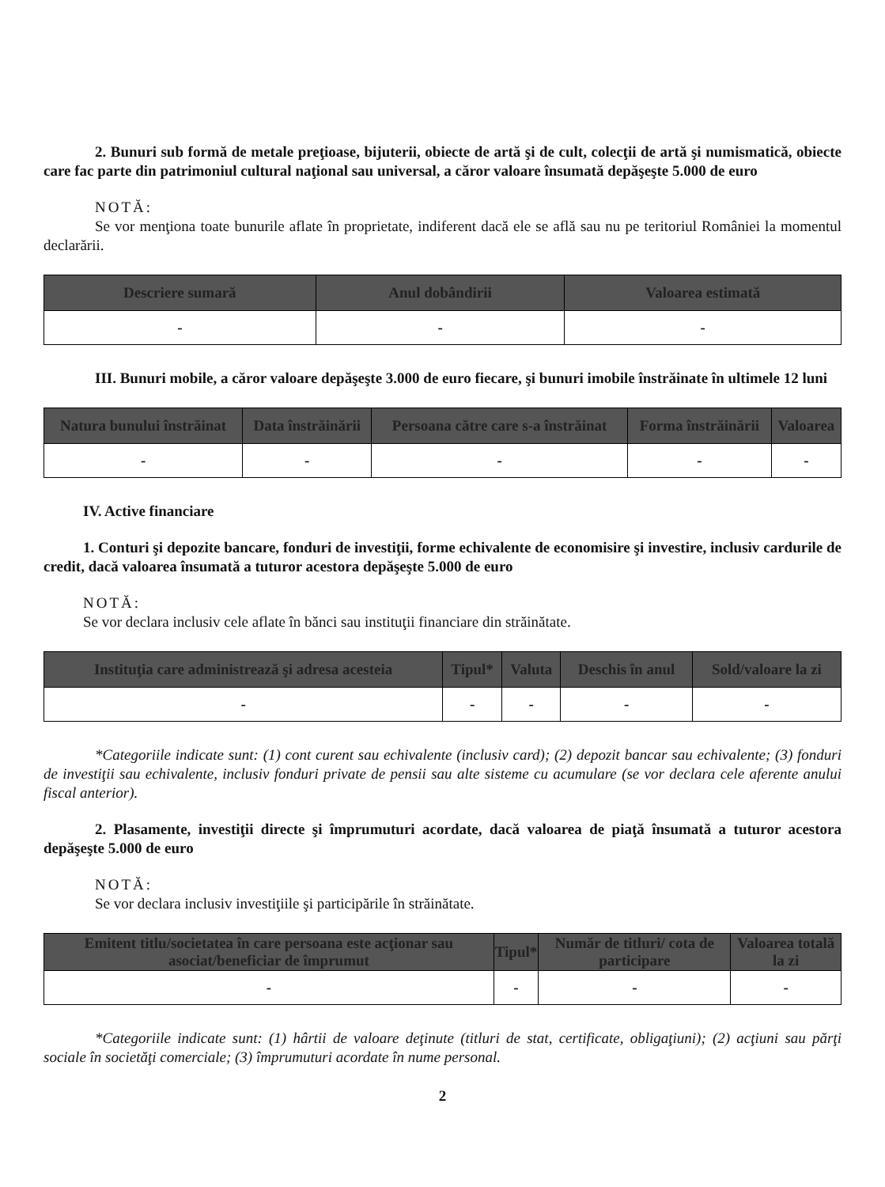2. Bunuri sub formă de metale preţioase, bijuterii, obiecte de artă şi de cult, colecţii de artă şi numismatică, obiecte care fac parte din patrimoniul cultural naţional sau universal, a căror valoare însumată depăşeşte 5.000 de euro
NOTĂ:
Se vor menţiona toate bunurile aflate în proprietate, indiferent dacă ele se află sau nu pe teritoriul României la momentul declarării.
| Descriere sumară | Anul dobândirii | Valoarea estimată |
| --- | --- | --- |
| - | - | - |
III. Bunuri mobile, a căror valoare depăşeşte 3.000 de euro fiecare, şi bunuri imobile înstrăinate în ultimele 12 luni
| Natura bunului înstrăinat | Data înstrăinării | Persoana către care s-a înstrăinat | Forma înstrăinării | Valoarea |
| --- | --- | --- | --- | --- |
| - | - | - | - | - |
IV. Active financiare
1. Conturi şi depozite bancare, fonduri de investiţii, forme echivalente de economisire şi investire, inclusiv cardurile de credit, dacă valoarea însumată a tuturor acestora depăşeşte 5.000 de euro
NOTĂ:
Se vor declara inclusiv cele aflate în bănci sau instituţii financiare din străinătate.
| Instituţia care administrează şi adresa acesteia | Tipul* | Valuta | Deschis în anul | Sold/valoare la zi |
| --- | --- | --- | --- | --- |
| - | - | - | - | - |
*Categoriile indicate sunt: (1) cont curent sau echivalente (inclusiv card); (2) depozit bancar sau echivalente; (3) fonduri de investiţii sau echivalente, inclusiv fonduri private de pensii sau alte sisteme cu acumulare (se vor declara cele aferente anului fiscal anterior).
2. Plasamente, investiţii directe şi împrumuturi acordate, dacă valoarea de piaţă însumată a tuturor acestora depăşeşte 5.000 de euro
NOTĂ:
Se vor declara inclusiv investiţiile şi participările în străinătate.
| Emitent titlu/societatea în care persoana este acţionar sau asociat/beneficiar de împrumut | Tipul* | Număr de titluri/ cota de participare | Valoarea totală la zi |
| --- | --- | --- | --- |
| - | - | - | - |
*Categoriile indicate sunt: (1) hârtii de valoare deţinute (titluri de stat, certificate, obligaţiuni); (2) acţiuni sau părţi sociale în societăţi comerciale; (3) împrumuturi acordate în nume personal.
2